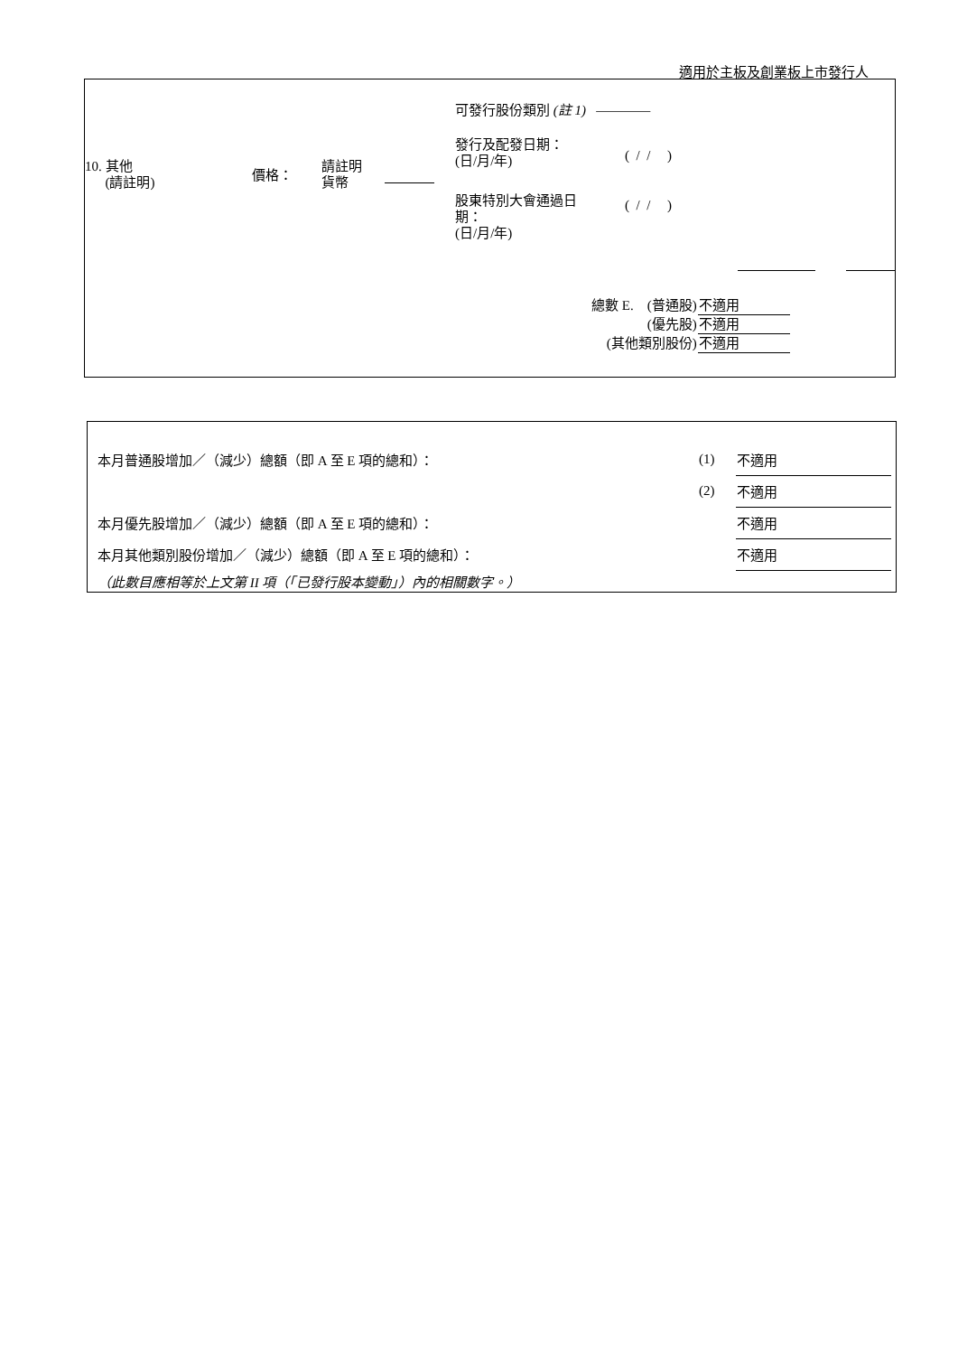適用於主板及創業板上市發行人
可發行股份類別 (註 1) ————
發行及配發日期：
(日/月/年)
( / / )
10. 其他
(請註明)
價格：
請註明
貨幣
股東特別大會通過日
期：
(日/月/年)
( / / )
| 總數 E. (普通股) | 不適用 |
| (優先股) | 不適用 |
| (其他類別股份) | 不適用 |
| 本月普通股增加／（減少）總額（即 A 至 E 項的總和）： | (1) | 不適用 |
| | (2) | 不適用 |
| 本月優先股增加／（減少）總額（即 A 至 E 項的總和）： | | 不適用 |
| 本月其他類別股份增加／（減少）總額（即 A 至 E 項的總和）： | | 不適用 |
| （此數目應相等於上文第 II 項（「已發行股本變動」）內的相關數字。） | | |